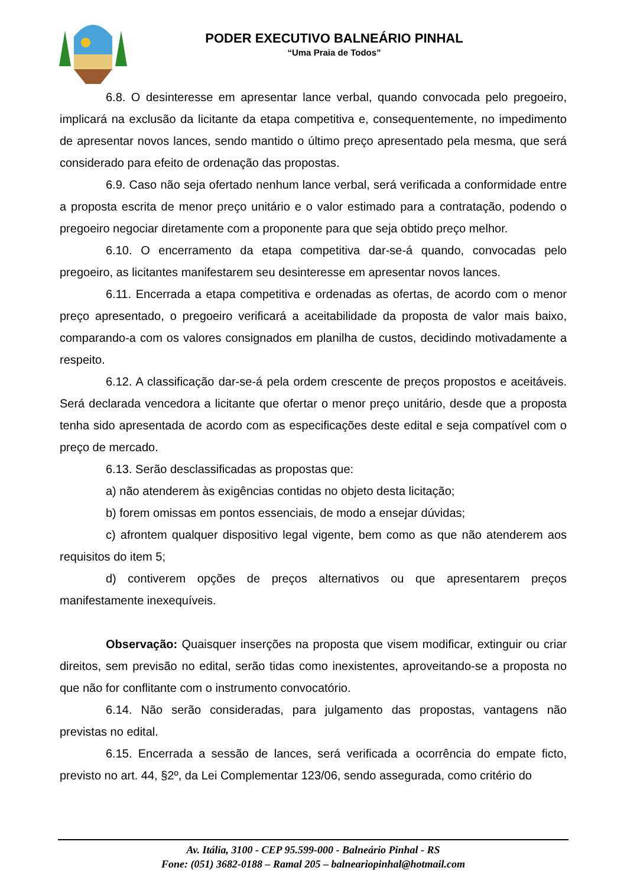PODER EXECUTIVO BALNEÁRIO PINHAL
“Uma Praia de Todos”
6.8. O desinteresse em apresentar lance verbal, quando convocada pelo pregoeiro, implicará na exclusão da licitante da etapa competitiva e, consequentemente, no impedimento de apresentar novos lances, sendo mantido o último preço apresentado pela mesma, que será considerado para efeito de ordenação das propostas.
6.9. Caso não seja ofertado nenhum lance verbal, será verificada a conformidade entre a proposta escrita de menor preço unitário e o valor estimado para a contratação, podendo o pregoeiro negociar diretamente com a proponente para que seja obtido preço melhor.
6.10. O encerramento da etapa competitiva dar-se-á quando, convocadas pelo pregoeiro, as licitantes manifestarem seu desinteresse em apresentar novos lances.
6.11. Encerrada a etapa competitiva e ordenadas as ofertas, de acordo com o menor preço apresentado, o pregoeiro verificará a aceitabilidade da proposta de valor mais baixo, comparando-a com os valores consignados em planilha de custos, decidindo motivadamente a respeito.
6.12. A classificação dar-se-á pela ordem crescente de preços propostos e aceitáveis. Será declarada vencedora a licitante que ofertar o menor preço unitário, desde que a proposta tenha sido apresentada de acordo com as especificações deste edital e seja compatível com o preço de mercado.
6.13. Serão desclassificadas as propostas que:
a) não atenderem às exigências contidas no objeto desta licitação;
b) forem omissas em pontos essenciais, de modo a ensejar dúvidas;
c) afrontem qualquer dispositivo legal vigente, bem como as que não atenderem aos requisitos do item 5;
d) contiverem opções de preços alternativos ou que apresentarem preços manifestamente inexequíveis.
Observação: Quaisquer inserções na proposta que visem modificar, extinguir ou criar direitos, sem previsão no edital, serão tidas como inexistentes, aproveitando-se a proposta no que não for conflitante com o instrumento convocatório.
6.14. Não serão consideradas, para julgamento das propostas, vantagens não previstas no edital.
6.15. Encerrada a sessão de lances, será verificada a ocorrência do empate ficto, previsto no art. 44, §2º, da Lei Complementar 123/06, sendo assegurada, como critério do
Av. Itália, 3100 - CEP 95.599-000 - Balneário Pinhal - RS
Fone: (051) 3682-0188 – Ramal 205 – balneariopinhal@hotmail.com